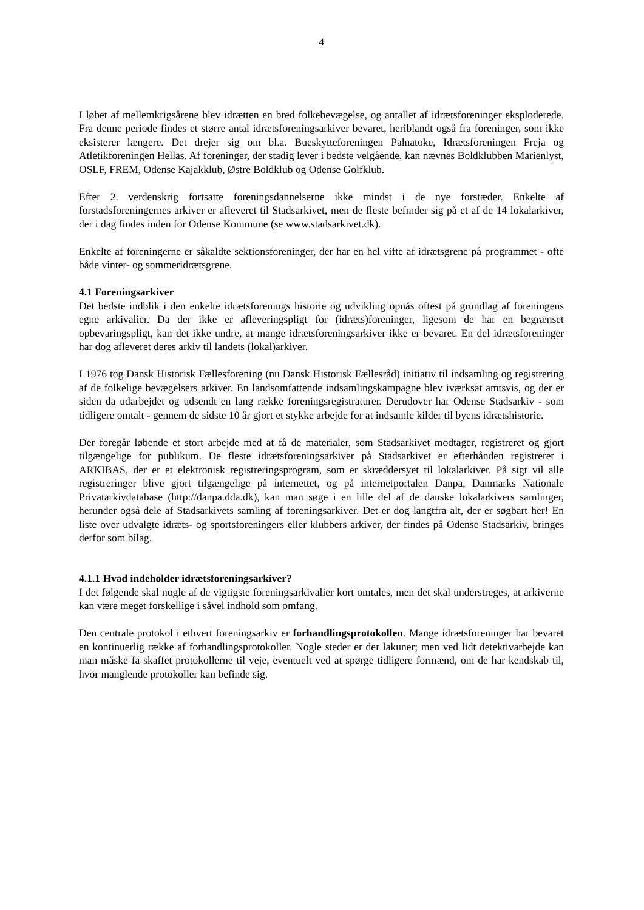4
I løbet af mellemkrigsårene blev idrætten en bred folkebevægelse, og antallet af idrætsforeninger eksploderede. Fra denne periode findes et større antal idrætsforeningsarkiver bevaret, heriblandt også fra foreninger, som ikke eksisterer længere. Det drejer sig om bl.a. Bueskytteforeningen Palnatoke, Idrætsforeningen Freja og Atletikforeningen Hellas. Af foreninger, der stadig lever i bedste velgående, kan nævnes Boldklubben Marienlyst, OSLF, FREM, Odense Kajakklub, Østre Boldklub og Odense Golfklub.
Efter 2. verdenskrig fortsatte foreningsdannelserne ikke mindst i de nye forstæder. Enkelte af forstadsforeningernes arkiver er afleveret til Stadsarkivet, men de fleste befinder sig på et af de 14 lokalarkiver, der i dag findes inden for Odense Kommune (se www.stadsarkivet.dk).
Enkelte af foreningerne er såkaldte sektionsforeninger, der har en hel vifte af idrætsgrene på programmet - ofte både vinter- og sommeridrætsgrene.
4.1 Foreningsarkiver
Det bedste indblik i den enkelte idrætsforenings historie og udvikling opnås oftest på grundlag af foreningens egne arkivalier. Da der ikke er afleveringspligt for (idræts)foreninger, ligesom de har en begrænset opbevaringspligt, kan det ikke undre, at mange idrætsforeningsarkiver ikke er bevaret. En del idrætsforeninger har dog afleveret deres arkiv til landets (lokal)arkiver.
I 1976 tog Dansk Historisk Fællesforening (nu Dansk Historisk Fællesråd) initiativ til indsamling og registrering af de folkelige bevægelsers arkiver. En landsomfattende indsamlingskampagne blev iværksat amtsvis, og der er siden da udarbejdet og udsendt en lang række foreningsregistraturer. Derudover har Odense Stadsarkiv - som tidligere omtalt - gennem de sidste 10 år gjort et stykke arbejde for at indsamle kilder til byens idrætshistorie.
Der foregår løbende et stort arbejde med at få de materialer, som Stadsarkivet modtager, registreret og gjort tilgængelige for publikum. De fleste idrætsforeningsarkiver på Stadsarkivet er efterhånden registreret i ARKIBAS, der er et elektronisk registreringsprogram, som er skræddersyet til lokalarkiver. På sigt vil alle registreringer blive gjort tilgængelige på internettet, og på internetportalen Danpa, Danmarks Nationale Privatarkivdatabase (http://danpa.dda.dk), kan man søge i en lille del af de danske lokalarkivers samlinger, herunder også dele af Stadsarkivets samling af foreningsarkiver. Det er dog langtfra alt, der er søgbart her! En liste over udvalgte idræts- og sportsforeningers eller klubbers arkiver, der findes på Odense Stadsarkiv, bringes derfor som bilag.
4.1.1 Hvad indeholder idrætsforeningsarkiver?
I det følgende skal nogle af de vigtigste foreningsarkivalier kort omtales, men det skal understreges, at arkiverne kan være meget forskellige i såvel indhold som omfang.
Den centrale protokol i ethvert foreningsarkiv er forhandlingsprotokollen. Mange idrætsforeninger har bevaret en kontinuerlig række af forhandlingsprotokoller. Nogle steder er der lakuner; men ved lidt detektivarbejde kan man måske få skaffet protokollerne til veje, eventuelt ved at spørge tidligere formænd, om de har kendskab til, hvor manglende protokoller kan befinde sig.